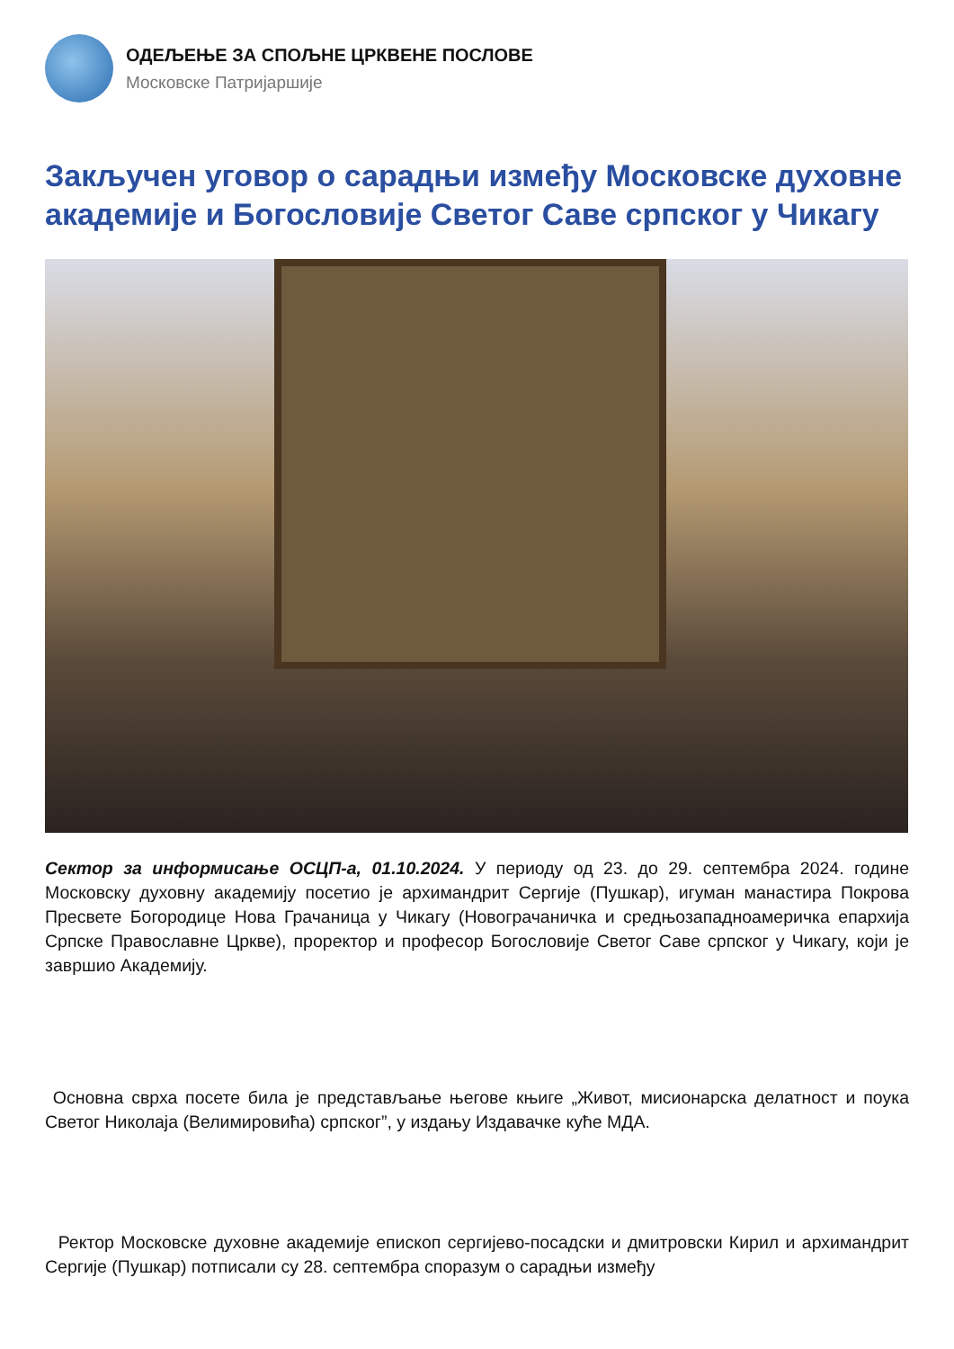ОДЕЉЕЊЕ ЗА СПОЉНЕ ЦРКВЕНЕ ПОСЛОВЕ
Московске Патријаршије
Закључен уговор о сарадњи између Московске духовне академије и Богословије Светог Саве српског у Чикагу
Сектор за информисање ОСЦП-а, 01.10.2024. У периоду од 23. до 29. септембра 2024. године Московску духовну академију посетио је архимандрит Сергије (Пушкар), игуман манастира Покрова Пресвете Богородице Нова Грачаница у Чикагу (Новограчаничка и средњозападноамеричка епархија Српске Православне Цркве), проректор и професор Богословије Светог Саве српског у Чикагу, који је завршио Академију.
Основна сврха посете била је представљање његове књиге „Живот, мисионарска делатност и поука Светог Николаја (Велимировића) српског”, у издању Издавачке куће МДА.
Ректор Московске духовне академије епископ сергијево-посадски и дмитровски Кирил и архимандрит Сергије (Пушкар) потписали су 28. септембра споразум о сарадњи између